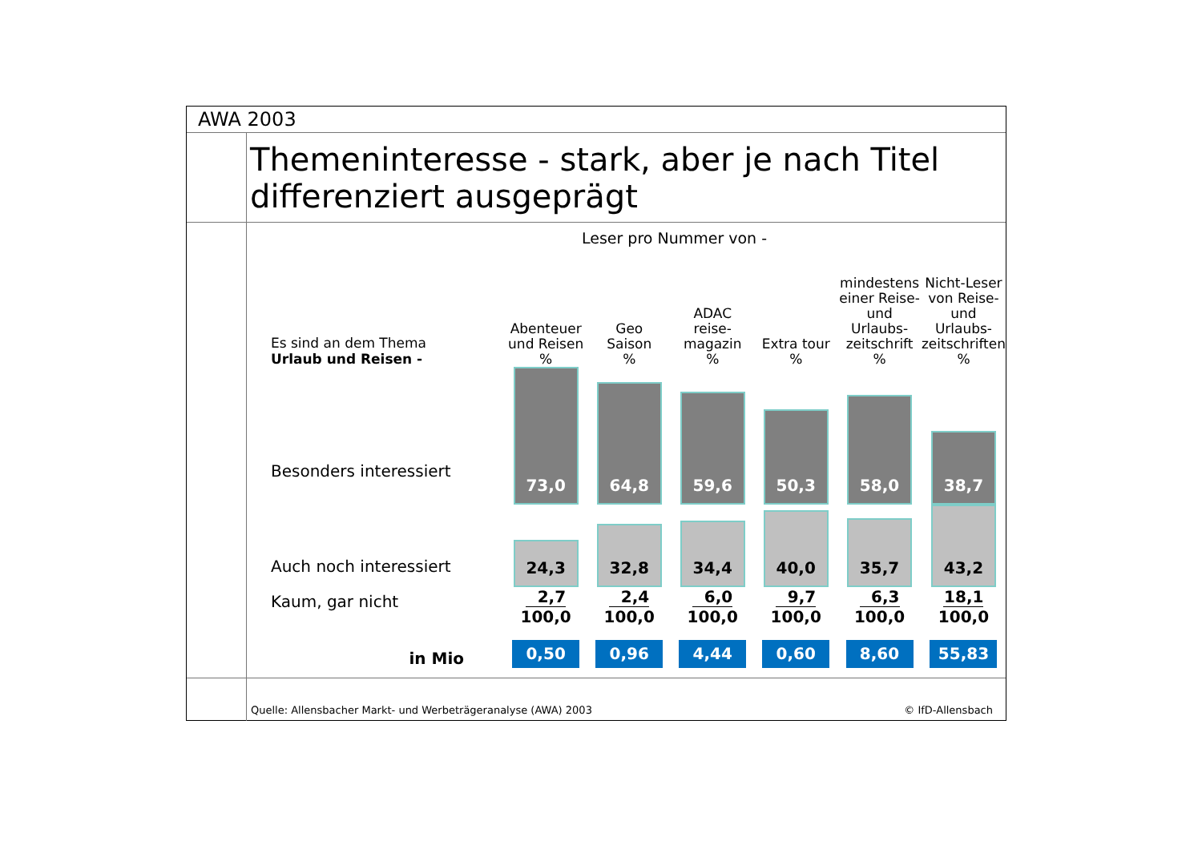AWA 2003
Themeninteresse - stark, aber je nach Titel differenziert ausgeprägt
Leser pro Nummer von -
| Es sind an dem Thema Urlaub und Reisen - | Abenteuer und Reisen % | Geo Saison % | ADAC reise- magazin % | Extra tour % | mindestens einer Reise- und Urlaubs- zeitschrift % | Nicht-Leser von Reise- und Urlaubs- zeitschriften % |
| Besonders interessiert | 73,0 | 64,8 | 59,6 | 50,3 | 58,0 | 38,7 |
| Auch noch interessiert | 24,3 | 32,8 | 34,4 | 40,0 | 35,7 | 43,2 |
| Kaum, gar nicht | 2,7 100,0 | 2,4 100,0 | 6,0 100,0 | 9,7 100,0 | 6,3 100,0 | 18,1 100,0 |
| in Mio | 0,50 | 0,96 | 4,44 | 0,60 | 8,60 | 55,83 |
Quelle: Allensbacher Markt- und Werbeträgeranalyse (AWA) 2003 © IfD-Allensbach